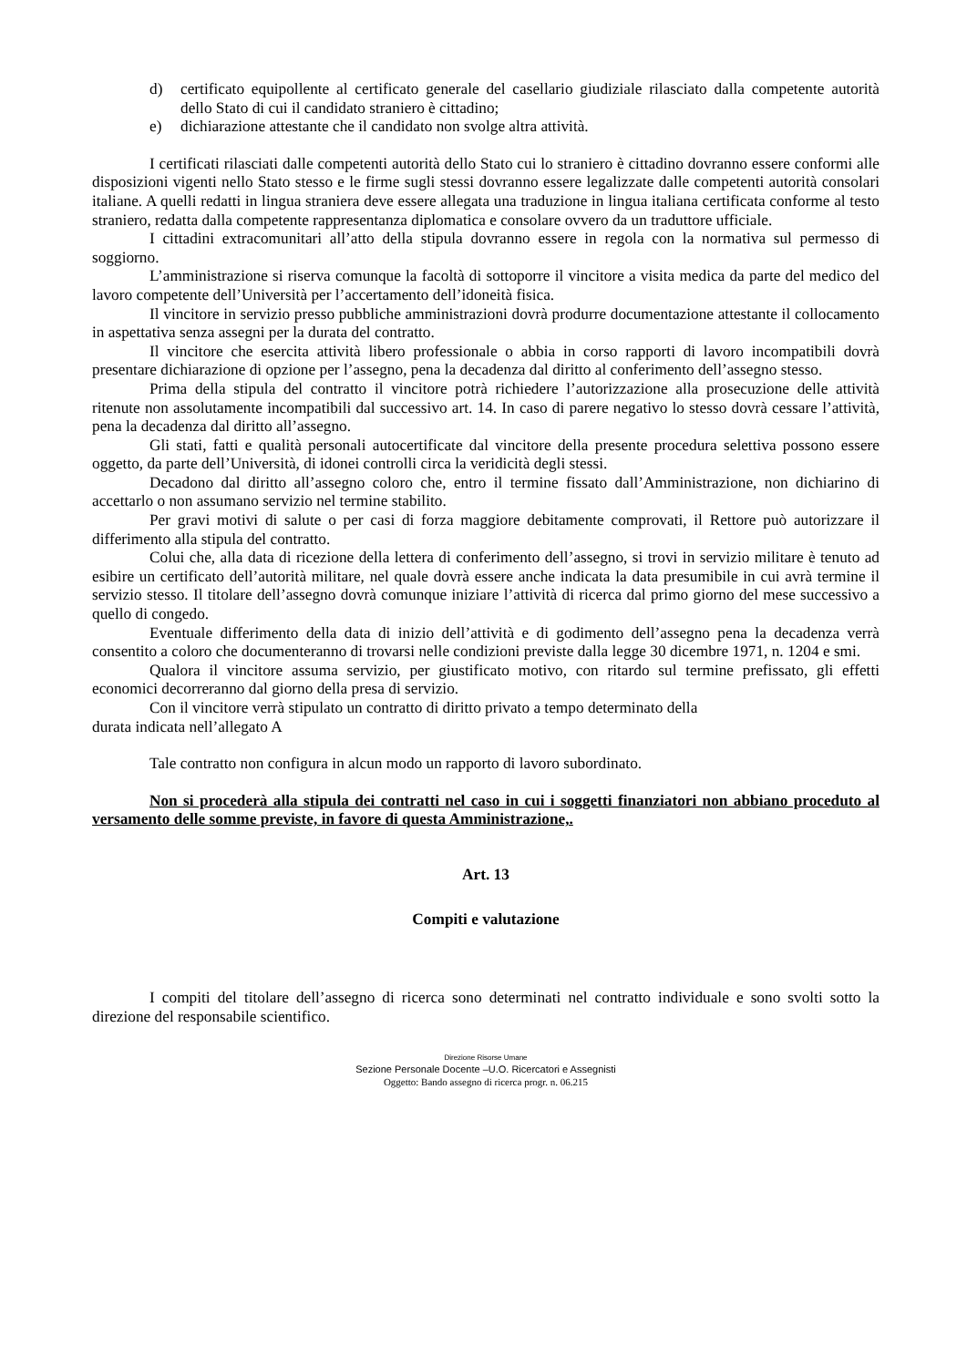d) certificato equipollente al certificato generale del casellario giudiziale rilasciato dalla competente autorità dello Stato di cui il candidato straniero è cittadino;
e) dichiarazione attestante che il candidato non svolge altra attività.
I certificati rilasciati dalle competenti autorità dello Stato cui lo straniero è cittadino dovranno essere conformi alle disposizioni vigenti nello Stato stesso e le firme sugli stessi dovranno essere legalizzate dalle competenti autorità consolari italiane. A quelli redatti in lingua straniera deve essere allegata una traduzione in lingua italiana certificata conforme al testo straniero, redatta dalla competente rappresentanza diplomatica e consolare ovvero da un traduttore ufficiale.
I cittadini extracomunitari all’atto della stipula dovranno essere in regola con la normativa sul permesso di soggiorno.
L’amministrazione si riserva comunque la facoltà di sottoporre il vincitore a visita medica da parte del medico del lavoro competente dell’Università per l’accertamento dell’idoneità fisica.
Il vincitore in servizio presso pubbliche amministrazioni dovrà produrre documentazione attestante il collocamento in aspettativa senza assegni per la durata del contratto.
Il vincitore che esercita attività libero professionale o abbia in corso rapporti di lavoro incompatibili dovrà presentare dichiarazione di opzione per l’assegno, pena la decadenza dal diritto al conferimento dell’assegno stesso.
Prima della stipula del contratto il vincitore potrà richiedere l’autorizzazione alla prosecuzione delle attività ritenute non assolutamente incompatibili dal successivo art. 14. In caso di parere negativo lo stesso dovrà cessare l’attività, pena la decadenza dal diritto all’assegno.
Gli stati, fatti e qualità personali autocertificate dal vincitore della presente procedura selettiva possono essere oggetto, da parte dell’Università, di idonei controlli circa la veridicità degli stessi.
Decadono dal diritto all’assegno coloro che, entro il termine fissato dall’Amministrazione, non dichiarino di accettarlo o non assumano servizio nel termine stabilito.
Per gravi motivi di salute o per casi di forza maggiore debitamente comprovati, il Rettore può autorizzare il differimento alla stipula del contratto.
Colui che, alla data di ricezione della lettera di conferimento dell’assegno, si trovi in servizio militare è tenuto ad esibire un certificato dell’autorità militare, nel quale dovrà essere anche indicata la data presumibile in cui avrà termine il servizio stesso. Il titolare dell’assegno dovrà comunque iniziare l’attività di ricerca dal primo giorno del mese successivo a quello di congedo.
Eventuale differimento della data di inizio dell’attività e di godimento dell’assegno pena la decadenza verrà consentito a coloro che documenteranno di trovarsi nelle condizioni previste dalla legge 30 dicembre 1971, n. 1204 e smi.
Qualora il vincitore assuma servizio, per giustificato motivo, con ritardo sul termine prefissato, gli effetti economici decorreranno dal giorno della presa di servizio.
Con il vincitore verrà stipulato un contratto di diritto privato a tempo determinato della
durata indicata nell’allegato A
Tale contratto non configura in alcun modo un rapporto di lavoro subordinato.
Non si procederà alla stipula dei contratti nel caso in cui i soggetti finanziatori non abbiano proceduto al versamento delle somme previste, in favore di questa Amministrazione,.
Art. 13
Compiti e valutazione
I compiti del titolare dell’assegno di ricerca sono determinati nel contratto individuale e sono svolti sotto la direzione del responsabile scientifico.
Direzione Risorse Umane
Sezione Personale Docente –U.O. Ricercatori e Assegnisti
Oggetto: Bando assegno di ricerca progr. n. 06.215